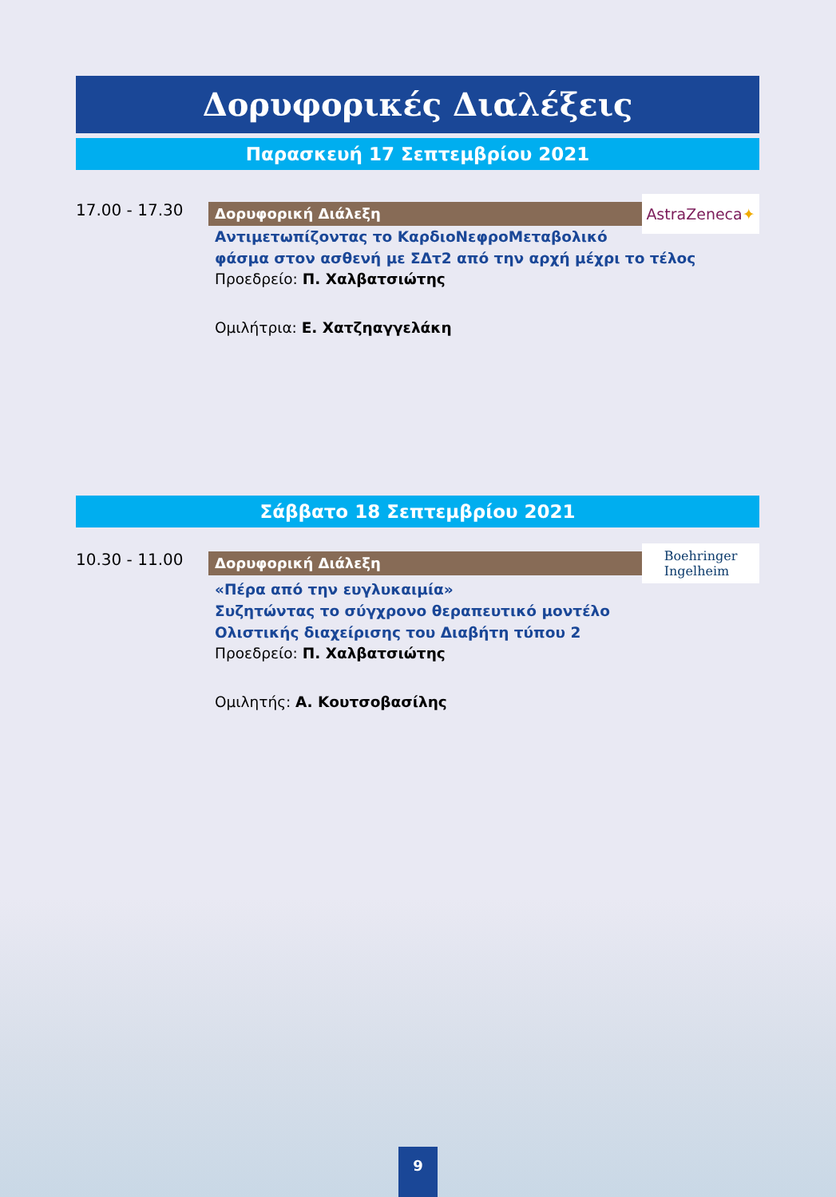Δορυφορικές Διαλέξεις
Παρασκευή 17 Σεπτεμβρίου 2021
17.00 - 17.30
Δορυφορική Διάλεξη
AstraZeneca ✦
Αντιμετωπίζοντας το ΚαρδιοΝεφροΜεταβολικό
φάσμα στον ασθενή με ΣΔτ2 από την αρχή μέχρι το τέλος
Προεδρείο: Π. Χαλβατσιώτης
Ομιλήτρια: Ε. Χατζηαγγελάκη
Σάββατο 18 Σεπτεμβρίου 2021
10.30 - 11.00
Δορυφορική Διάλεξη
Boehringer
Ingelheim
«Πέρα από την ευγλυκαιμία»
Συζητώντας το σύγχρονο θεραπευτικό μοντέλο
Ολιστικής διαχείρισης του Διαβήτη τύπου 2
Προεδρείο: Π. Χαλβατσιώτης
Ομιλητής: Α. Κουτσοβασίλης
9